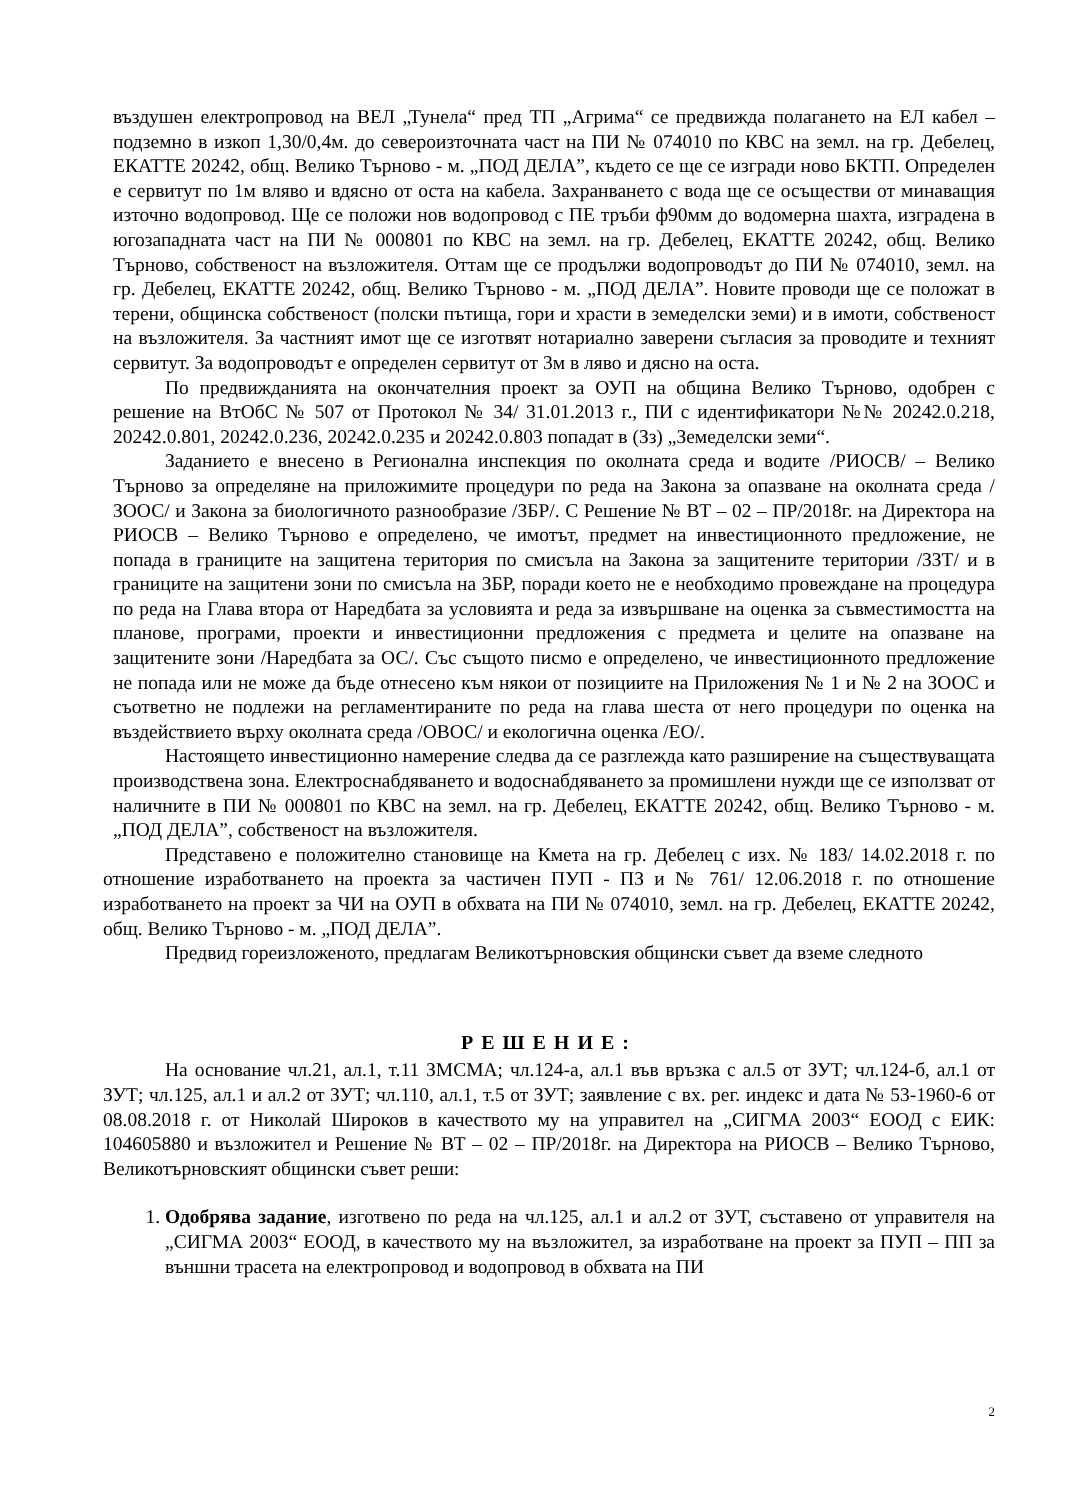въздушен електропровод на ВЕЛ „Тунела“ пред ТП „Агрима“ се предвижда полагането на ЕЛ кабел – подземно в изкоп 1,30/0,4м. до североизточната част на ПИ № 074010 по КВС на земл. на гр. Дебелец, ЕКАТТЕ 20242, общ. Велико Търново - м. „ПОД ДЕЛА”, където се ще се изгради ново БКТП. Определен е сервитут по 1м вляво и вдясно от оста на кабела. Захранването с вода ще се осъществи от минаващия източно водопровод. Ще се положи нов водопровод с ПЕ тръби ф90мм до водомерна шахта, изградена в югозападната част на ПИ № 000801 по КВС на земл. на гр. Дебелец, ЕКАТТЕ 20242, общ. Велико Търново, собственост на възложителя. Оттам ще се продължи водопроводът до ПИ № 074010, земл. на гр. Дебелец, ЕКАТТЕ 20242, общ. Велико Търново - м. „ПОД ДЕЛА”. Новите проводи ще се положат в терени, общинска собственост (полски пътища, гори и храсти в земеделски земи) и в имоти, собственост на възложителя. За частният имот ще се изготвят нотариално заверени съгласия за проводите и техният сервитут. За водопроводът е определен сервитут от 3м в ляво и дясно на оста.
По предвижданията на окончателния проект за ОУП на община Велико Търново, одобрен с решение на ВтОбС № 507 от Протокол № 34/ 31.01.2013 г., ПИ с идентификатори №№ 20242.0.218, 20242.0.801, 20242.0.236, 20242.0.235 и 20242.0.803 попадат в (Зз) „Земеделски земи“.
Заданието е внесено в Регионална инспекция по околната среда и водите /РИОСВ/ – Велико Търново за определяне на приложимите процедури по реда на Закона за опазване на околната среда /ЗООС/ и Закона за биологичното разнообразие /ЗБР/. С Решение № ВТ – 02 – ПР/2018г. на Директора на РИОСВ – Велико Търново е определено, че имотът, предмет на инвестиционното предложение, не попада в границите на защитена територия по смисъла на Закона за защитените територии /ЗЗТ/ и в границите на защитени зони по смисъла на ЗБР, поради което не е необходимо провеждане на процедура по реда на Глава втора от Наредбата за условията и реда за извършване на оценка за съвместимостта на планове, програми, проекти и инвестиционни предложения с предмета и целите на опазване на защитените зони /Наредбата за ОС/. Със същото писмо е определено, че инвестиционното предложение не попада или не може да бъде отнесено към някои от позициите на Приложения № 1 и № 2 на ЗООС и съответно не подлежи на регламентираните по реда на глава шеста от него процедури по оценка на въздействието върху околната среда /ОВОС/ и екологична оценка /ЕО/.
Настоящето инвестиционно намерение следва да се разглежда като разширение на съществуващата производствена зона. Електроснабдяването и водоснабдяването за промишлени нужди ще се използват от наличните в ПИ № 000801 по КВС на земл. на гр. Дебелец, ЕКАТТЕ 20242, общ. Велико Търново - м. „ПОД ДЕЛА”, собственост на възложителя.
Представено е положително становище на Кмета на гр. Дебелец с изх. № 183/ 14.02.2018 г. по отношение изработването на проекта за частичен ПУП - ПЗ и № 761/ 12.06.2018 г. по отношение изработването на проект за ЧИ на ОУП в обхвата на ПИ № 074010, земл. на гр. Дебелец, ЕКАТТЕ 20242, общ. Велико Търново - м. „ПОД ДЕЛА”.
Предвид гореизложеното, предлагам Великотърновския общински съвет да вземе следното
РЕШЕНИЕ:
На основание чл.21, ал.1, т.11 ЗМСМА; чл.124-а, ал.1 във връзка с ал.5 от ЗУТ; чл.124-б, ал.1 от ЗУТ; чл.125, ал.1 и ал.2 от ЗУТ; чл.110, ал.1, т.5 от ЗУТ; заявление с вх. рег. индекс и дата № 53-1960-6 от 08.08.2018 г. от Николай Широков в качеството му на управител на „СИГМА 2003“ ЕООД с ЕИК: 104605880 и възложител и Решение № ВТ – 02 – ПР/2018г. на Директора на РИОСВ – Велико Търново, Великотърновският общински съвет реши:
1. Одобрява задание, изготвено по реда на чл.125, ал.1 и ал.2 от ЗУТ, съставено от управителя на „СИГМА 2003“ ЕООД, в качеството му на възложител, за изработване на проект за ПУП – ПП за външни трасета на електропровод и водопровод в обхвата на ПИ
2